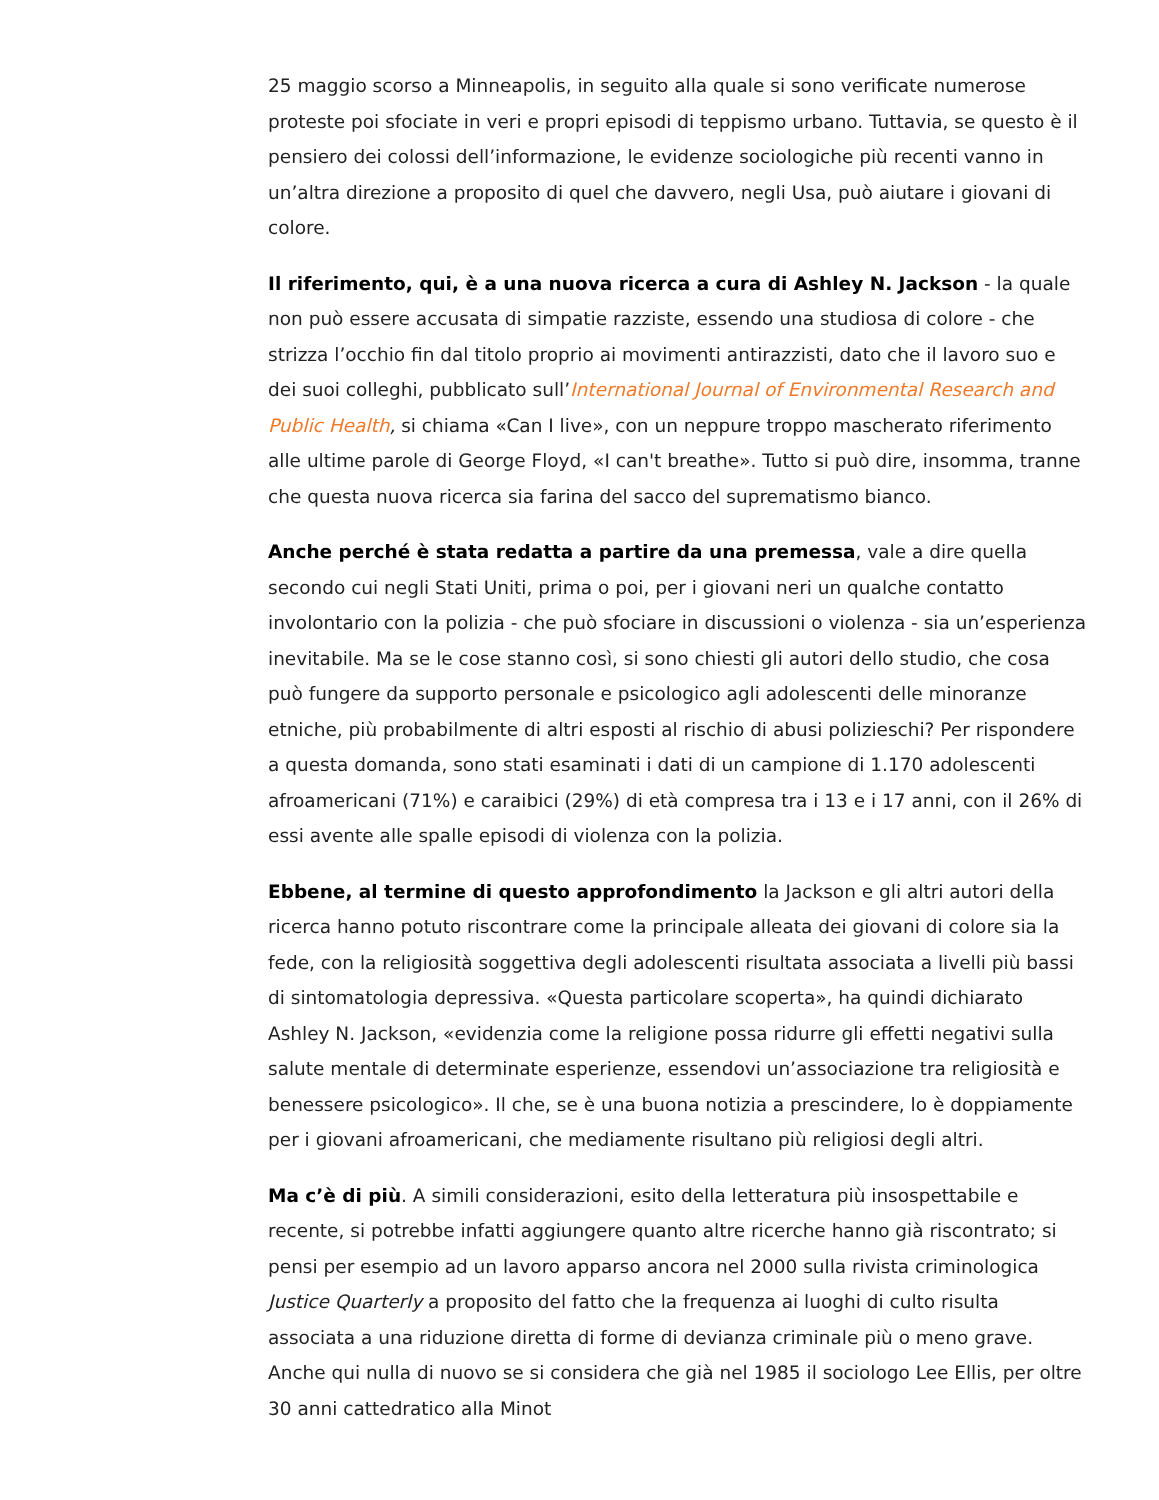25 maggio scorso a Minneapolis, in seguito alla quale si sono verificate numerose proteste poi sfociate in veri e propri episodi di teppismo urbano. Tuttavia, se questo è il pensiero dei colossi dell’informazione, le evidenze sociologiche più recenti vanno in un’altra direzione a proposito di quel che davvero, negli Usa, può aiutare i giovani di colore.
Il riferimento, qui, è a una nuova ricerca a cura di Ashley N. Jackson - la quale non può essere accusata di simpatie razziste, essendo una studiosa di colore - che strizza l’occhio fin dal titolo proprio ai movimenti antirazzisti, dato che il lavoro suo e dei suoi colleghi, pubblicato sull’International Journal of Environmental Research and Public Health, si chiama «Can I live», con un neppure troppo mascherato riferimento alle ultime parole di George Floyd, «I can't breathe». Tutto si può dire, insomma, tranne che questa nuova ricerca sia farina del sacco del suprematismo bianco.
Anche perché è stata redatta a partire da una premessa, vale a dire quella secondo cui negli Stati Uniti, prima o poi, per i giovani neri un qualche contatto involontario con la polizia - che può sfociare in discussioni o violenza - sia un’esperienza inevitabile. Ma se le cose stanno così, si sono chiesti gli autori dello studio, che cosa può fungere da supporto personale e psicologico agli adolescenti delle minoranze etniche, più probabilmente di altri esposti al rischio di abusi polizieschi? Per rispondere a questa domanda, sono stati esaminati i dati di un campione di 1.170 adolescenti afroamericani (71%) e caraibici (29%) di età compresa tra i 13 e i 17 anni, con il 26% di essi avente alle spalle episodi di violenza con la polizia.
Ebbene, al termine di questo approfondimento la Jackson e gli altri autori della ricerca hanno potuto riscontrare come la principale alleata dei giovani di colore sia la fede, con la religiosità soggettiva degli adolescenti risultata associata a livelli più bassi di sintomatologia depressiva. «Questa particolare scoperta», ha quindi dichiarato Ashley N. Jackson, «evidenzia come la religione possa ridurre gli effetti negativi sulla salute mentale di determinate esperienze, essendovi un’associazione tra religiosità e benessere psicologico». Il che, se è una buona notizia a prescindere, lo è doppiamente per i giovani afroamericani, che mediamente risultano più religiosi degli altri.
Ma c’è di più. A simili considerazioni, esito della letteratura più insospettabile e recente, si potrebbe infatti aggiungere quanto altre ricerche hanno già riscontrato; si pensi per esempio ad un lavoro apparso ancora nel 2000 sulla rivista criminologica Justice Quarterly a proposito del fatto che la frequenza ai luoghi di culto risulta associata a una riduzione diretta di forme di devianza criminale più o meno grave. Anche qui nulla di nuovo se si considera che già nel 1985 il sociologo Lee Ellis, per oltre 30 anni cattedratico alla Minot